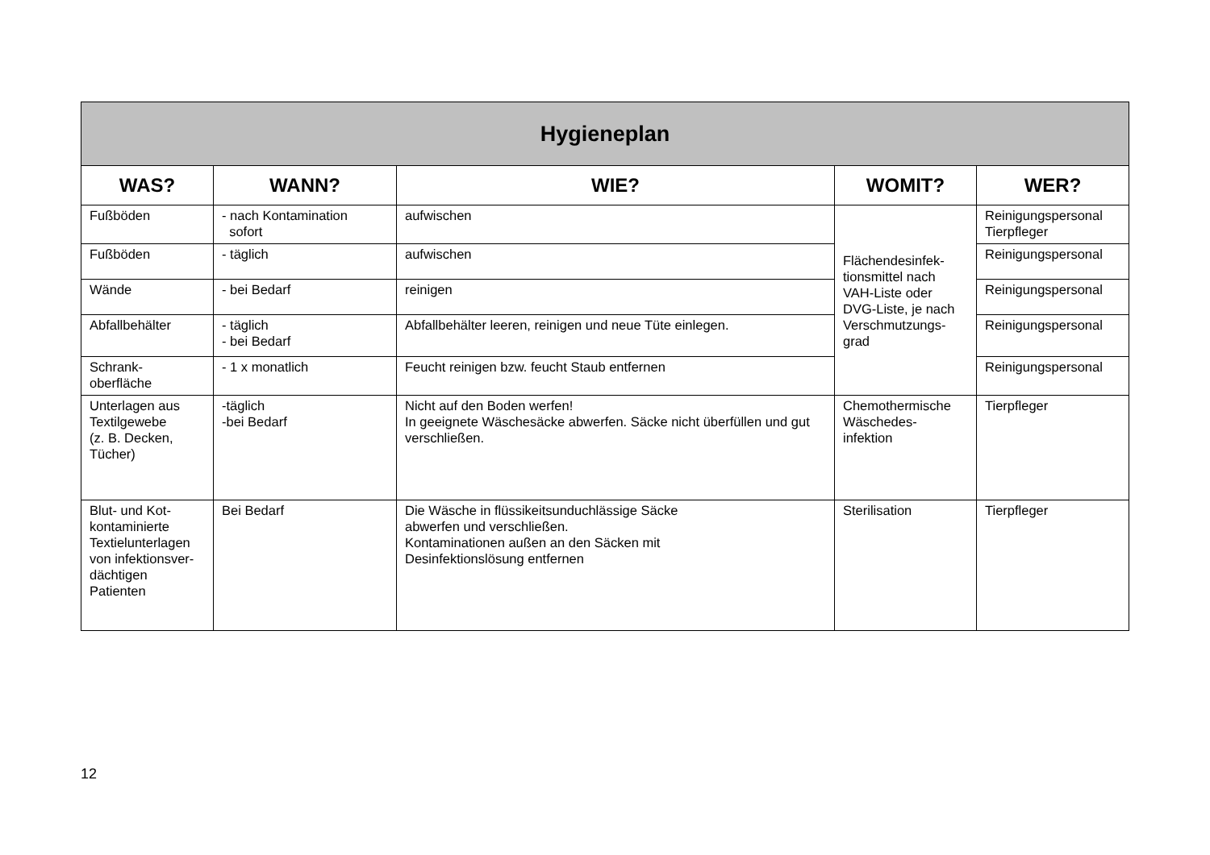| Hygieneplan | | | | |
| --- | --- | --- | --- | --- |
| WAS? | WANN? | WIE? | WOMIT? | WER? |
| Fußböden | - nach Kontamination sofort | aufwischen | Flächendesinfek- tionsmittel nach VAH-Liste oder DVG-Liste, je nach Verschmutzungs- grad | Reinigungspersonal Tierpfleger |
| Fußböden | - täglich | aufwischen | | Reinigungspersonal |
| Wände | - bei Bedarf | reinigen | | Reinigungspersonal |
| Abfallbehälter | - täglich - bei Bedarf | Abfallbehälter leeren, reinigen und neue Tüte einlegen. | | Reinigungspersonal |
| Schrank- oberfläche | - 1 x monatlich | Feucht reinigen bzw. feucht Staub entfernen | | Reinigungspersonal |
| Unterlagen aus Textilgewebe (z. B. Decken, Tücher) | -täglich -bei Bedarf | Nicht auf den Boden werfen! In geeignete Wäschesäcke abwerfen. Säcke nicht überfüllen und gut verschließen. | Chemothermische Wäschedes- infektion | Tierpfleger |
| Blut- und Kot-kontaminierte Textielunterlagen von infektionsver-dächtigen Patienten | Bei Bedarf | Die Wäsche in flüssikeitsunduchlässige Säcke abwerfen und verschließen. Kontaminationen außen an den Säcken mit Desinfektionslösung entfernen | Sterilisation | Tierpfleger |
12